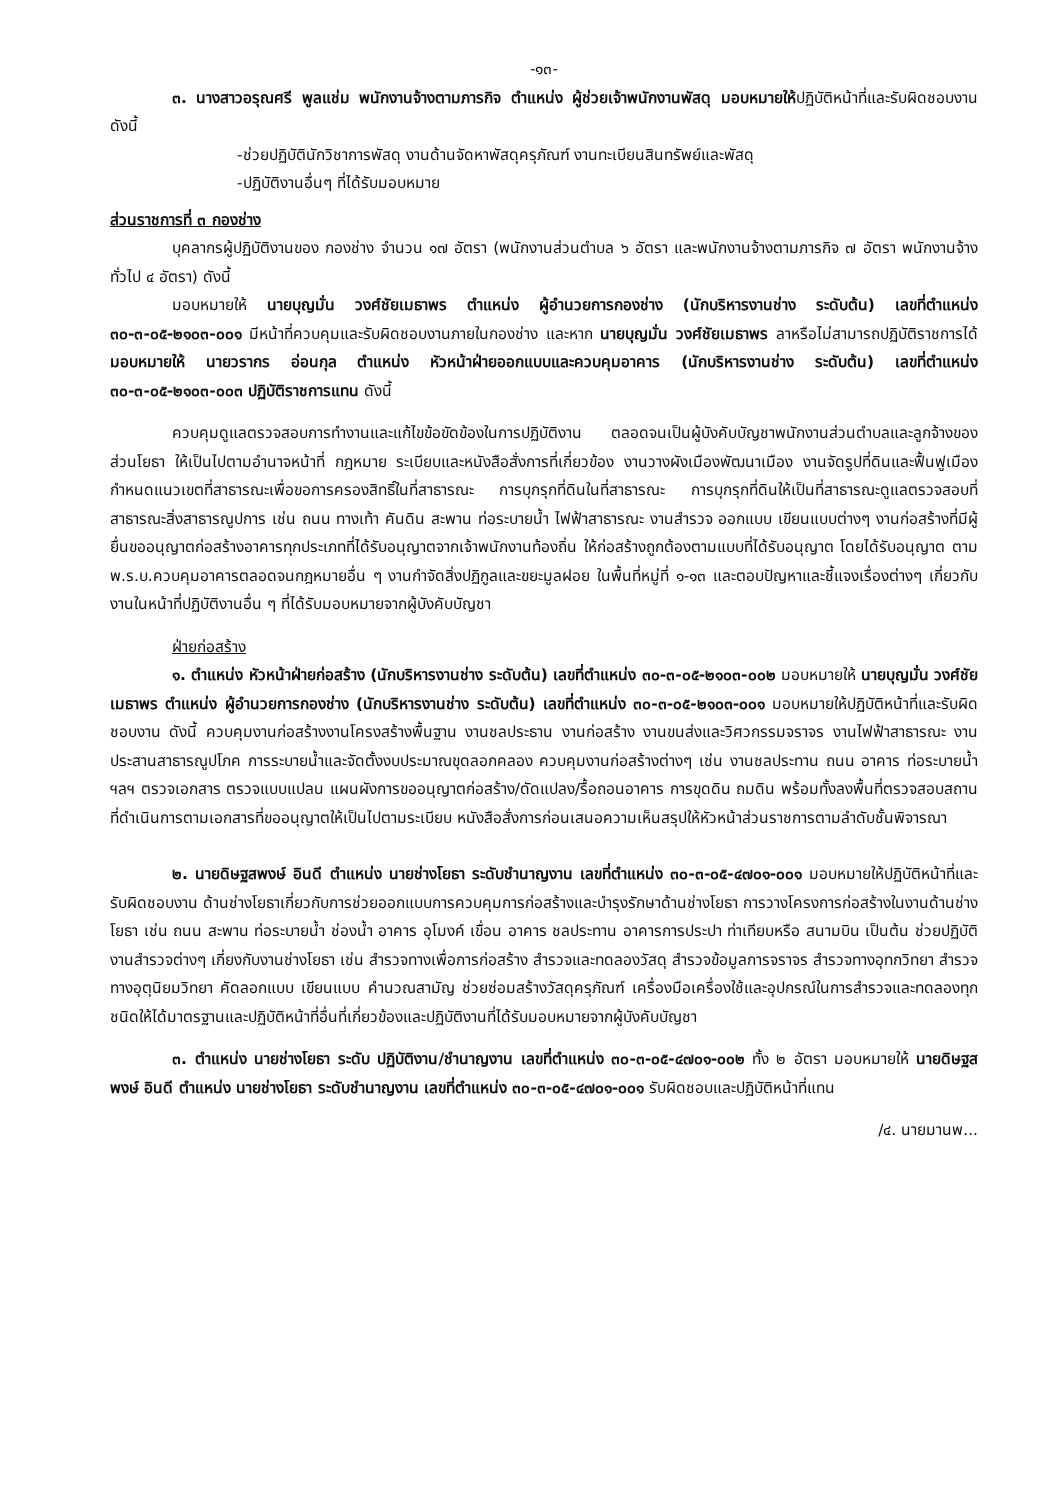-๑๓-
๓. นางสาวอรุณศรี พูลแช่ม พนักงานจ้างตามภารกิจ ตำแหน่ง ผู้ช่วยเจ้าพนักงานพัสดุ มอบหมายให้ปฏิบัติหน้าที่และรับผิดชอบงาน ดังนี้
-ช่วยปฏิบัตินักวิชาการพัสดุ งานด้านจัดหาพัสดุครุภัณฑ์ งานทะเบียนสินทรัพย์และพัสดุ
-ปฏิบัติงานอื่นๆ ที่ได้รับมอบหมาย
ส่วนราชการที่ ๓ กองช่าง
บุคลากรผู้ปฏิบัติงานของ กองช่าง จำนวน ๑๗ อัตรา (พนักงานส่วนตำบล ๖ อัตรา และพนักงานจ้างตามภารกิจ ๗ อัตรา พนักงานจ้างทั่วไป ๔ อัตรา) ดังนี้
มอบหมายให้ นายบุญมั่น วงศ์ชัยเมธาพร ตำแหน่ง ผู้อำนวยการกองช่าง (นักบริหารงานช่าง ระดับต้น) เลขที่ตำแหน่ง ๓๐-๓-๐๕-๒๑๐๓-๐๐๑ มีหน้าที่ควบคุมและรับผิดชอบงานภายในกองช่าง และหาก นายบุญมั่น วงศ์ชัยเมธาพร ลาหรือไม่สามารถปฏิบัติราชการได้ มอบหมายให้ นายวรากร อ่อนกุล ตำแหน่ง หัวหน้าฝ่ายออกแบบและควบคุมอาคาร (นักบริหารงานช่าง ระดับต้น) เลขที่ตำแหน่ง ๓๐-๓-๐๕-๒๑๐๓-๐๐๓ ปฏิบัติราชการแทน ดังนี้
ควบคุมดูแลตรวจสอบการทำงานและแก้ไขข้อขัดข้องในการปฏิบัติงาน ตลอดจนเป็นผู้บังคับบัญชาพนักงานส่วนตำบลและลูกจ้างของส่วนโยธา ให้เป็นไปตามอำนาจหน้าที่ กฎหมาย ระเบียบและหนังสือสั่งการที่เกี่ยวข้อง งานวางผังเมืองพัฒนาเมือง งานจัดรูปที่ดินและฟื้นฟูเมือง กำหนดแนวเขตที่สาธารณะเพื่อขอการครองสิทธิ์ในที่สาธารณะ การบุกรุกที่ดินในที่สาธารณะ การบุกรุกที่ดินให้เป็นที่สาธารณะดูแลตรวจสอบที่สาธารณะสิ่งสาธารณูปการ เช่น ถนน ทางเท้า คันดิน สะพาน ท่อระบายน้ำ ไฟฟ้าสาธารณะ งานสำรวจ ออกแบบ เขียนแบบต่างๆ งานก่อสร้างที่มีผู้ยื่นขออนุญาตก่อสร้างอาคารทุกประเภทที่ได้รับอนุญาตจากเจ้าพนักงานท้องถิ่น ให้ก่อสร้างถูกต้องตามแบบที่ได้รับอนุญาต โดยได้รับอนุญาต ตาม พ.ร.บ.ควบคุมอาคารตลอดจนกฎหมายอื่น ๆ งานกำจัดสิ่งปฏิกูลและขยะมูลฝอย ในพื้นที่หมู่ที่ ๑-๑๓ และตอบปัญหาและชี้แจงเรื่องต่างๆ เกี่ยวกับงานในหน้าที่ปฏิบัติงานอื่น ๆ ที่ได้รับมอบหมายจากผู้บังคับบัญชา
ฝ่ายก่อสร้าง
๑. ตำแหน่ง หัวหน้าฝ่ายก่อสร้าง (นักบริหารงานช่าง ระดับต้น) เลขที่ตำแหน่ง ๓๐-๓-๐๕-๒๑๐๓-๐๐๒ มอบหมายให้ นายบุญมั่น วงศ์ชัยเมธาพร ตำแหน่ง ผู้อำนวยการกองช่าง (นักบริหารงานช่าง ระดับต้น) เลขที่ตำแหน่ง ๓๐-๓-๐๕-๒๑๐๓-๐๐๑ มอบหมายให้ปฏิบัติหน้าที่และรับผิดชอบงาน ดังนี้ ควบคุมงานก่อสร้างงานโครงสร้างพื้นฐาน งานชลประธาน งานก่อสร้าง งานขนส่งและวิศวกรรมจราจร งานไฟฟ้าสาธารณะ งานประสานสาธารณูปโภค การระบายน้ำและจัดตั้งงบประมาณขุดลอกคลอง ควบคุมงานก่อสร้างต่างๆ เช่น งานชลประทาน ถนน อาคาร ท่อระบายน้ำ ฯลฯ ตรวจเอกสาร ตรวจแบบแปลน แผนผังการขออนุญาตก่อสร้าง/ดัดแปลง/รื้อถอนอาคาร การขุดดิน ถมดิน พร้อมทั้งลงพื้นที่ตรวจสอบสถานที่ดำเนินการตามเอกสารที่ขออนุญาตให้เป็นไปตามระเบียบ หนังสือสั่งการก่อนเสนอความเห็นสรุปให้หัวหน้าส่วนราชการตามลำดับชั้นพิจารณา
๒. นายดิษฐสพงษ์ อินดี ตำแหน่ง นายช่างโยธา ระดับชำนาญงาน เลขที่ตำแหน่ง ๓๐-๓-๐๕-๔๗๐๑-๐๐๑ มอบหมายให้ปฏิบัติหน้าที่และรับผิดชอบงาน ด้านช่างโยธาเกี่ยวกับการช่วยออกแบบการควบคุมการก่อสร้างและบำรุงรักษาด้านช่างโยธา การวางโครงการก่อสร้างในงานด้านช่างโยธา เช่น ถนน สะพาน ท่อระบายน้ำ ช่องน้ำ อาคาร อุโมงค์ เขื่อน อาคาร ชลประทาน อาคารการประปา ท่าเทียบหรือ สนามบิน เป็นต้น ช่วยปฏิบัติงานสำรวจต่างๆ เกี่ยงกับงานช่างโยธา เช่น สำรวจทางเพื่อการก่อสร้าง สำรวจและทดลองวัสดุ สำรวจข้อมูลการจราจร สำรวจทางอุทกวิทยา สำรวจทางอุตุนิยมวิทยา คัดลอกแบบ เขียนแบบ คำนวณสามัญ ช่วยซ่อมสร้างวัสดุครุภัณฑ์ เครื่องมือเครื่องใช้และอุปกรณ์ในการสำรวจและทดลองทุกชนิดให้ได้มาตรฐานและปฏิบัติหน้าที่อื่นที่เกี่ยวข้องและปฏิบัติงานที่ได้รับมอบหมายจากผู้บังคับบัญชา
๓. ตำแหน่ง นายช่างโยธา ระดับ ปฏิบัติงาน/ชำนาญงาน เลขที่ตำแหน่ง ๓๐-๓-๐๕-๔๗๐๑-๐๐๒ ทั้ง ๒ อัตรา มอบหมายให้ นายดิษฐสพงษ์ อินดี ตำแหน่ง นายช่างโยธา ระดับชำนาญงาน เลขที่ตำแหน่ง ๓๐-๓-๐๕-๔๗๐๑-๐๐๑ รับผิดชอบและปฏิบัติหน้าที่แทน
/๔. นายมานพ...